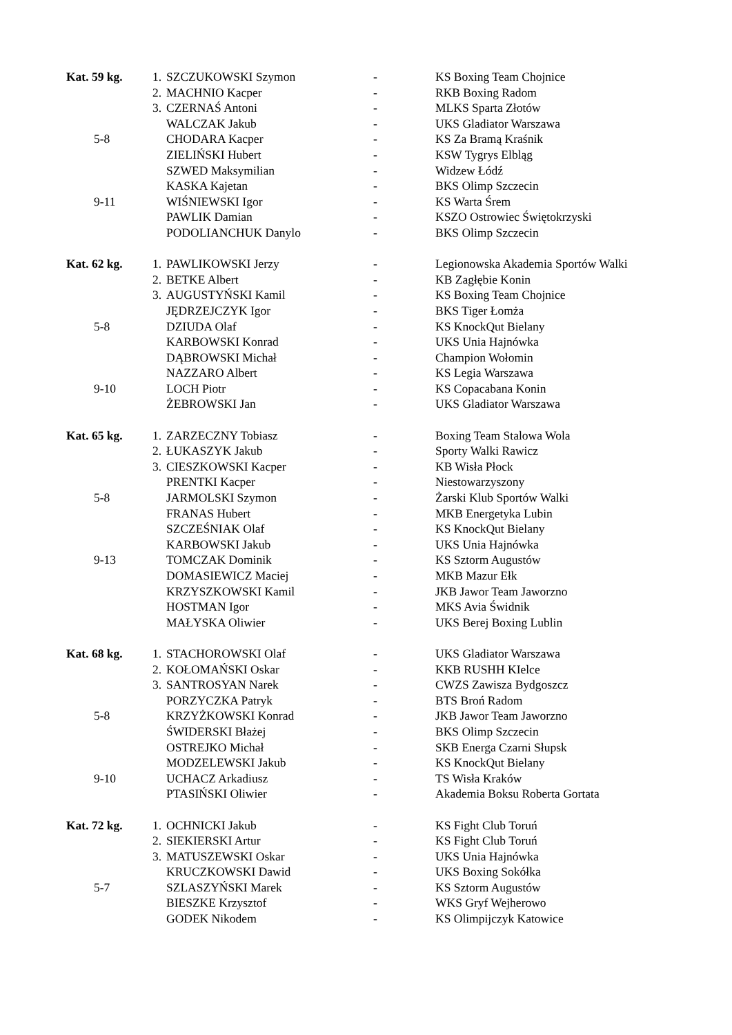| Kat. 59 kg. | 1. | SZCZUKOWSKI Szymon | - | KS Boxing Team Chojnice |
| | 2. | MACHNIO Kacper | - | RKB Boxing Radom |
| | 3. | CZERNAŚ Antoni | - | MLKS Sparta Złotów |
| | | WALCZAK Jakub | - | UKS Gladiator Warszawa |
| 5-8 | | CHODARA Kacper | - | KS Za Bramą Kraśnik |
| | | ZIELIŃSKI Hubert | - | KSW Tygrys Elbląg |
| | | SZWED Maksymilian | - | Widzew Łódź |
| | | KASKA Kajetan | - | BKS Olimp Szczecin |
| 9-11 | | WIŚNIEWSKI Igor | - | KS Warta Śrem |
| | | PAWLIK Damian | - | KSZO Ostrowiec Świętokrzyski |
| | | PODOLIANCHUK Danylo | - | BKS Olimp Szczecin |
| Kat. 62 kg. | 1. | PAWLIKOWSKI Jerzy | - | Legionowska Akademia Sportów Walki |
| | 2. | BETKE Albert | - | KB Zagłębie Konin |
| | 3. | AUGUSTYŃSKI Kamil | - | KS Boxing Team Chojnice |
| | | JĘDRZEJCZYK Igor | - | BKS Tiger Łomża |
| 5-8 | | DZIUDA Olaf | - | KS KnockQut Bielany |
| | | KARBOWSKI Konrad | - | UKS Unia Hajnówka |
| | | DĄBROWSKI Michał | - | Champion Wołomin |
| | | NAZZARO Albert | - | KS Legia Warszawa |
| 9-10 | | LOCH Piotr | - | KS Copacabana Konin |
| | | ŻEBROWSKI Jan | - | UKS Gladiator Warszawa |
| Kat. 65 kg. | 1. | ZARZECZNY Tobiasz | - | Boxing Team Stalowa Wola |
| | 2. | ŁUKASZYK Jakub | - | Sporty Walki Rawicz |
| | 3. | CIESZKOWSKI Kacper | - | KB Wisła Płock |
| | | PRENTKI Kacper | - | Niestowarzyszony |
| 5-8 | | JARMOLSKI Szymon | - | Żarski Klub Sportów Walki |
| | | FRANAS Hubert | - | MKB Energetyka Lubin |
| | | SZCZEŚNIAK Olaf | - | KS KnockQut Bielany |
| | | KARBOWSKI Jakub | - | UKS Unia Hajnówka |
| 9-13 | | TOMCZAK Dominik | - | KS Sztorm Augustów |
| | | DOMASIEWICZ Maciej | - | MKB Mazur Ełk |
| | | KRZYSZKOWSKI Kamil | - | JKB Jawor Team Jaworzno |
| | | HOSTMAN Igor | - | MKS Avia Świdnik |
| | | MAŁYSKA Oliwier | - | UKS Berej Boxing Lublin |
| Kat. 68 kg. | 1. | STACHOROWSKI Olaf | - | UKS Gladiator Warszawa |
| | 2. | KOŁOMAŃSKI Oskar | - | KKB RUSHH KIelce |
| | 3. | SANTROSYAN Narek | - | CWZS Zawisza Bydgoszcz |
| | | PORZYCZKA Patryk | - | BTS Broń Radom |
| 5-8 | | KRZYŻKOWSKI Konrad | - | JKB Jawor Team Jaworzno |
| | | ŚWIDERSKI Błażej | - | BKS Olimp Szczecin |
| | | OSTREJKO Michał | - | SKB Energa Czarni Słupsk |
| | | MODZELEWSKI Jakub | - | KS KnockQut Bielany |
| 9-10 | | UCHACZ Arkadiusz | - | TS Wisła Kraków |
| | | PTASIŃSKI Oliwier | - | Akademia Boksu Roberta Gortata |
| Kat. 72 kg. | 1. | OCHNICKI Jakub | - | KS Fight Club Toruń |
| | 2. | SIEKIERSKI Artur | - | KS Fight Club Toruń |
| | 3. | MATUSZEWSKI Oskar | - | UKS Unia Hajnówka |
| | | KRUCZKOWSKI Dawid | - | UKS Boxing Sokółka |
| 5-7 | | SZLASZYŃSKI Marek | - | KS Sztorm Augustów |
| | | BIESZKE Krzysztof | - | WKS Gryf Wejherowo |
| | | GODEK Nikodem | - | KS Olimpijczyk Katowice |